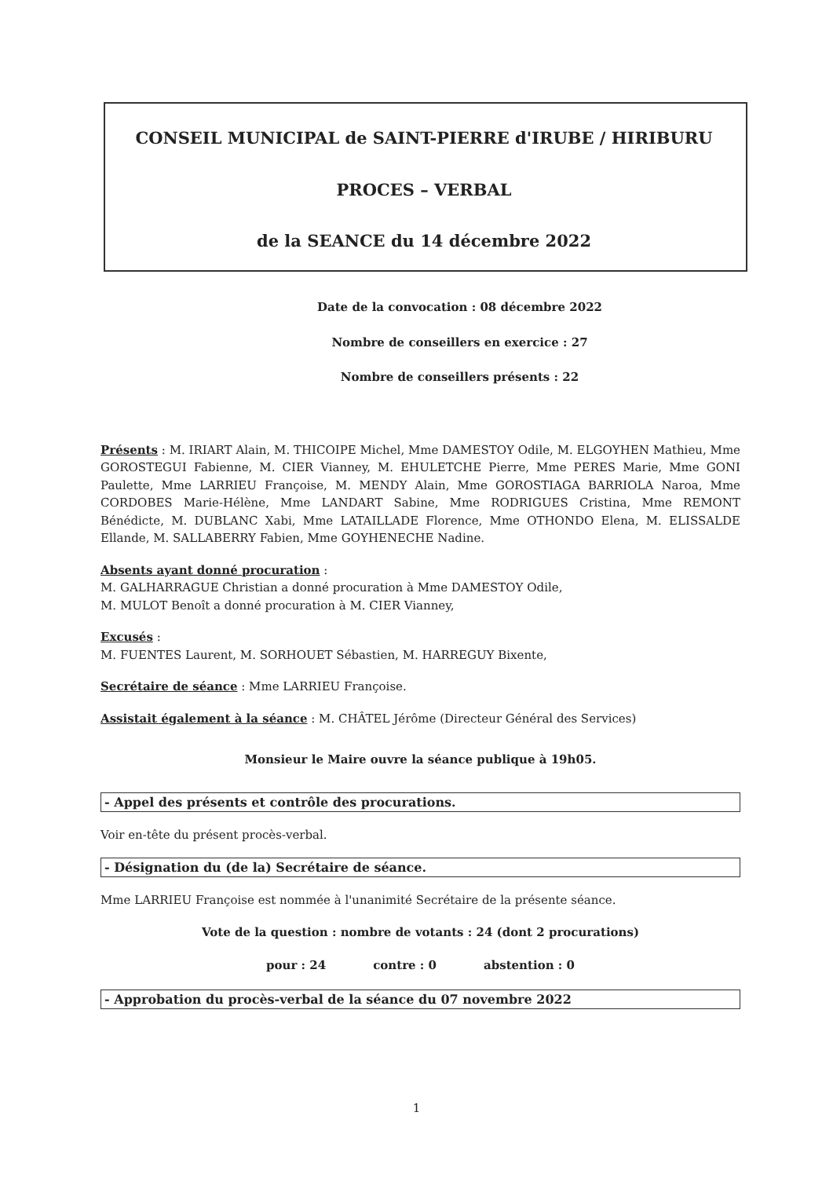CONSEIL MUNICIPAL de SAINT-PIERRE d'IRUBE / HIRIBURU
PROCES – VERBAL
de la SEANCE du 14 décembre 2022
Date de la convocation : 08 décembre 2022
Nombre de conseillers en exercice : 27
Nombre de conseillers présents : 22
Présents : M. IRIART Alain, M. THICOIPE Michel, Mme DAMESTOY Odile, M. ELGOYHEN Mathieu, Mme GOROSTEGUI Fabienne, M. CIER Vianney, M. EHULETCHE Pierre, Mme PERES Marie, Mme GONI Paulette, Mme LARRIEU Françoise, M. MENDY Alain, Mme GOROSTIAGA BARRIOLA Naroa, Mme CORDOBES Marie-Hélène, Mme LANDART Sabine, Mme RODRIGUES Cristina, Mme REMONT Bénédicte, M. DUBLANC Xabi, Mme LATAILLADE Florence, Mme OTHONDO Elena, M. ELISSALDE Ellande, M. SALLABERRY Fabien, Mme GOYHENECHE Nadine.
Absents ayant donné procuration :
M. GALHARRAGUE Christian a donné procuration à Mme DAMESTOY Odile,
M. MULOT Benoît a donné procuration à M. CIER Vianney,
Excusés :
M. FUENTES Laurent, M. SORHOUET Sébastien, M. HARREGUY Bixente,
Secrétaire de séance : Mme LARRIEU Françoise.
Assistait également à la séance : M. CHÂTEL Jérôme (Directeur Général des Services)
Monsieur le Maire ouvre la séance publique à 19h05.
- Appel des présents et contrôle des procurations.
Voir en-tête du présent procès-verbal.
- Désignation du (de la) Secrétaire de séance.
Mme LARRIEU Françoise est nommée à l'unanimité Secrétaire de la présente séance.
Vote de la question : nombre de votants : 24 (dont 2 procurations)
pour : 24 contre : 0 abstention : 0
- Approbation du procès-verbal de la séance du 07 novembre 2022
1